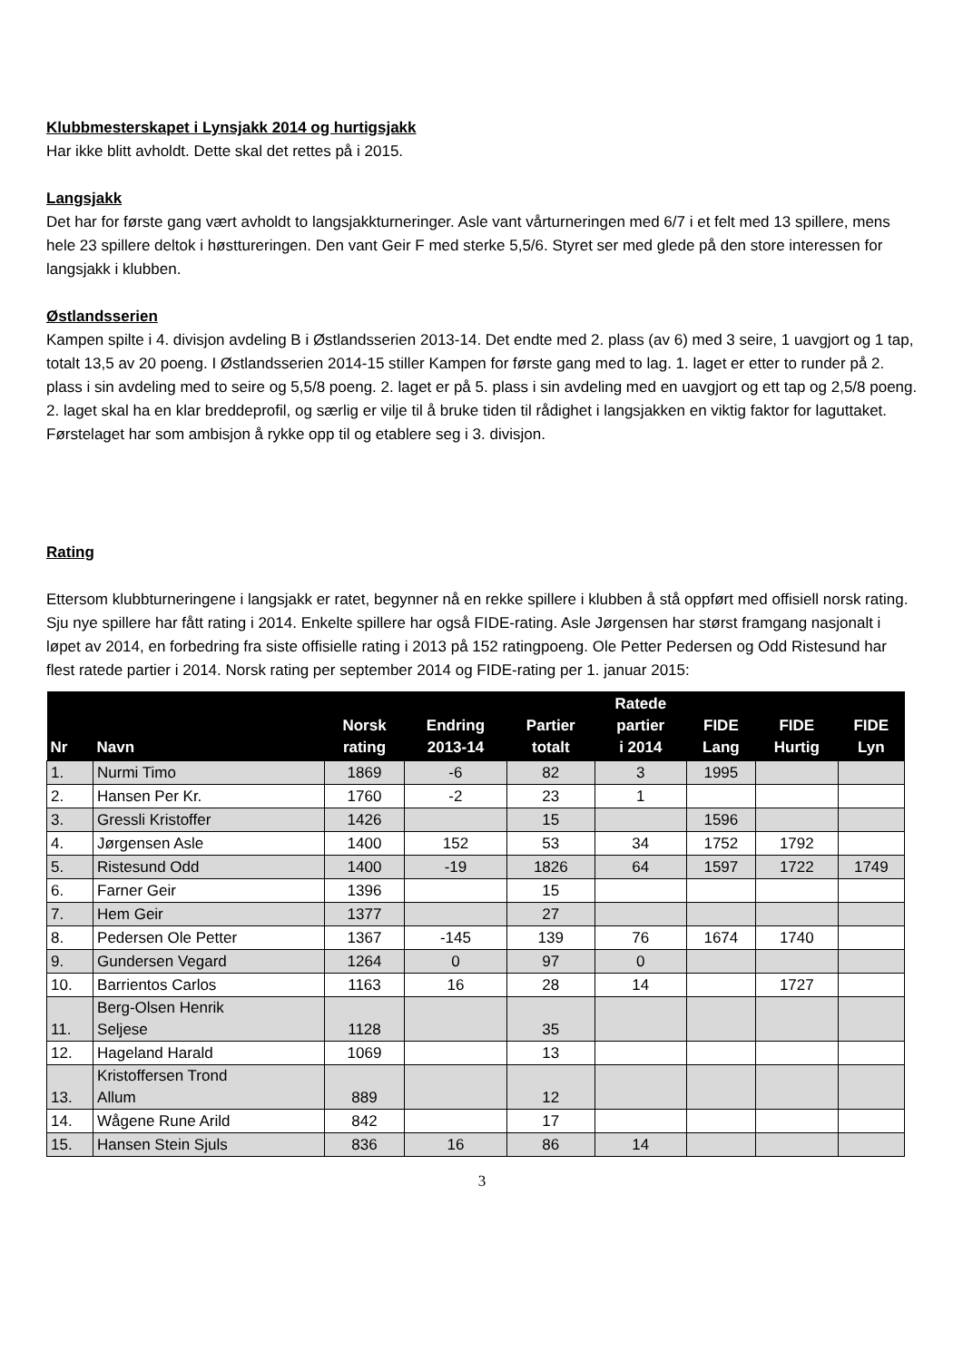Klubbmesterskapet i Lynsjakk 2014 og hurtigsjakk
Har ikke blitt avholdt. Dette skal det rettes på i 2015.
Langsjakk
Det har for første gang vært avholdt to langsjakkturneringer. Asle vant vårturneringen med 6/7 i et felt med 13 spillere, mens hele 23 spillere deltok i høsttureringen. Den vant Geir F med sterke 5,5/6. Styret ser med glede på den store interessen for langsjakk i klubben.
Østlandsserien
Kampen spilte i 4. divisjon avdeling B i Østlandsserien 2013-14. Det endte med 2. plass (av 6) med 3 seire, 1 uavgjort og 1 tap, totalt 13,5 av 20 poeng. I Østlandsserien 2014-15 stiller Kampen for første gang med to lag. 1. laget er etter to runder på 2. plass i sin avdeling med to seire og 5,5/8 poeng. 2. laget er på 5. plass i sin avdeling med en uavgjort og ett tap og 2,5/8 poeng. 2. laget skal ha en klar breddeprofil, og særlig er vilje til å bruke tiden til rådighet i langsjakken en viktig faktor for laguttaket. Førstelaget har som ambisjon å rykke opp til og etablere seg i 3. divisjon.
Rating
Ettersom klubbturneringene i langsjakk er ratet, begynner nå en rekke spillere i klubben å stå oppført med offisiell norsk rating. Sju nye spillere har fått rating i 2014. Enkelte spillere har også FIDE-rating. Asle Jørgensen har størst framgang nasjonalt i løpet av 2014, en forbedring fra siste offisielle rating i 2013 på 152 ratingpoeng. Ole Petter Pedersen og Odd Ristesund har flest ratede partier i 2014. Norsk rating per september 2014 og FIDE-rating per 1. januar 2015:
| Nr | Navn | Norsk rating | Endring 2013-14 | Partier totalt | Ratede partier i 2014 | FIDE Lang | FIDE Hurtig | FIDE Lyn |
| --- | --- | --- | --- | --- | --- | --- | --- | --- |
| 1. | Nurmi Timo | 1869 | -6 | 82 | 3 | 1995 | | |
| 2. | Hansen Per Kr. | 1760 | -2 | 23 | 1 | | | |
| 3. | Gressli Kristoffer | 1426 | | 15 | | 1596 | | |
| 4. | Jørgensen Asle | 1400 | 152 | 53 | 34 | 1752 | 1792 | |
| 5. | Ristesund Odd | 1400 | -19 | 1826 | 64 | 1597 | 1722 | 1749 |
| 6. | Farner Geir | 1396 | | 15 | | | | |
| 7. | Hem Geir | 1377 | | 27 | | | | |
| 8. | Pedersen Ole Petter | 1367 | -145 | 139 | 76 | 1674 | 1740 | |
| 9. | Gundersen Vegard | 1264 | 0 | 97 | 0 | | | |
| 10. | Barrientos Carlos | 1163 | 16 | 28 | 14 | | 1727 | |
| 11. | Berg-Olsen Henrik Seljese | 1128 | | 35 | | | | |
| 12. | Hageland Harald | 1069 | | 13 | | | | |
| 13. | Kristoffersen Trond Allum | 889 | | 12 | | | | |
| 14. | Wågene Rune Arild | 842 | | 17 | | | | |
| 15. | Hansen Stein Sjuls | 836 | 16 | 86 | 14 | | | |
3